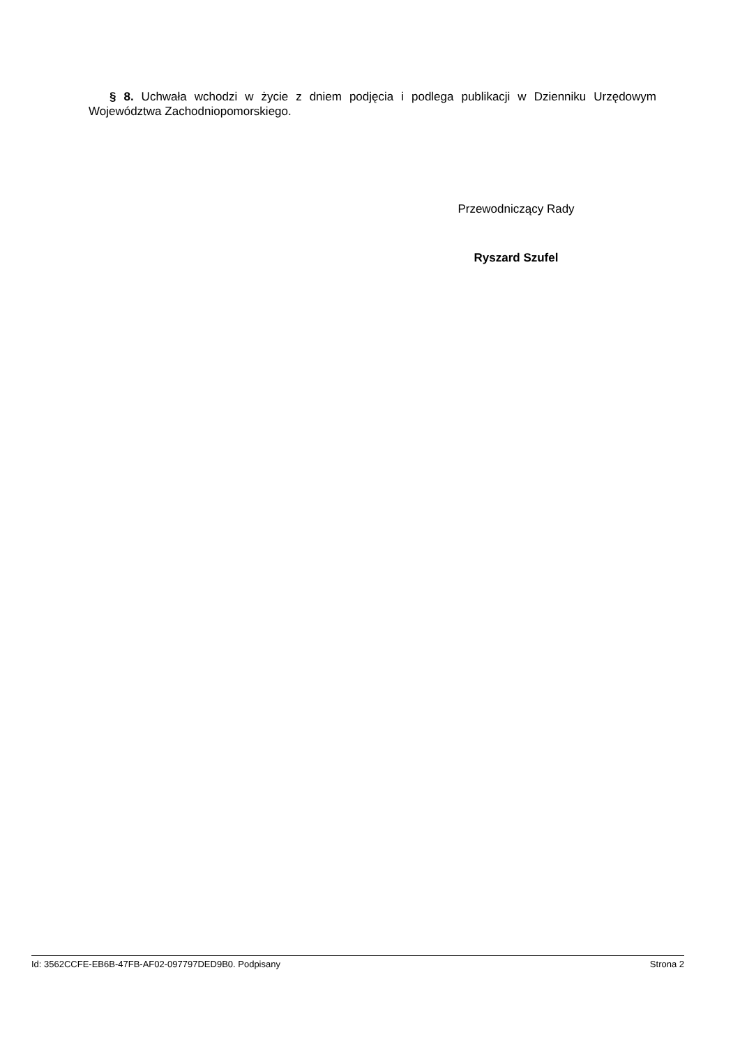§ 8. Uchwała wchodzi w życie z dniem podjęcia i podlega publikacji w Dzienniku Urzędowym Województwa Zachodniopomorskiego.
Przewodniczący Rady
Ryszard Szufel
Id: 3562CCFE-EB6B-47FB-AF02-097797DED9B0. Podpisany Strona 2